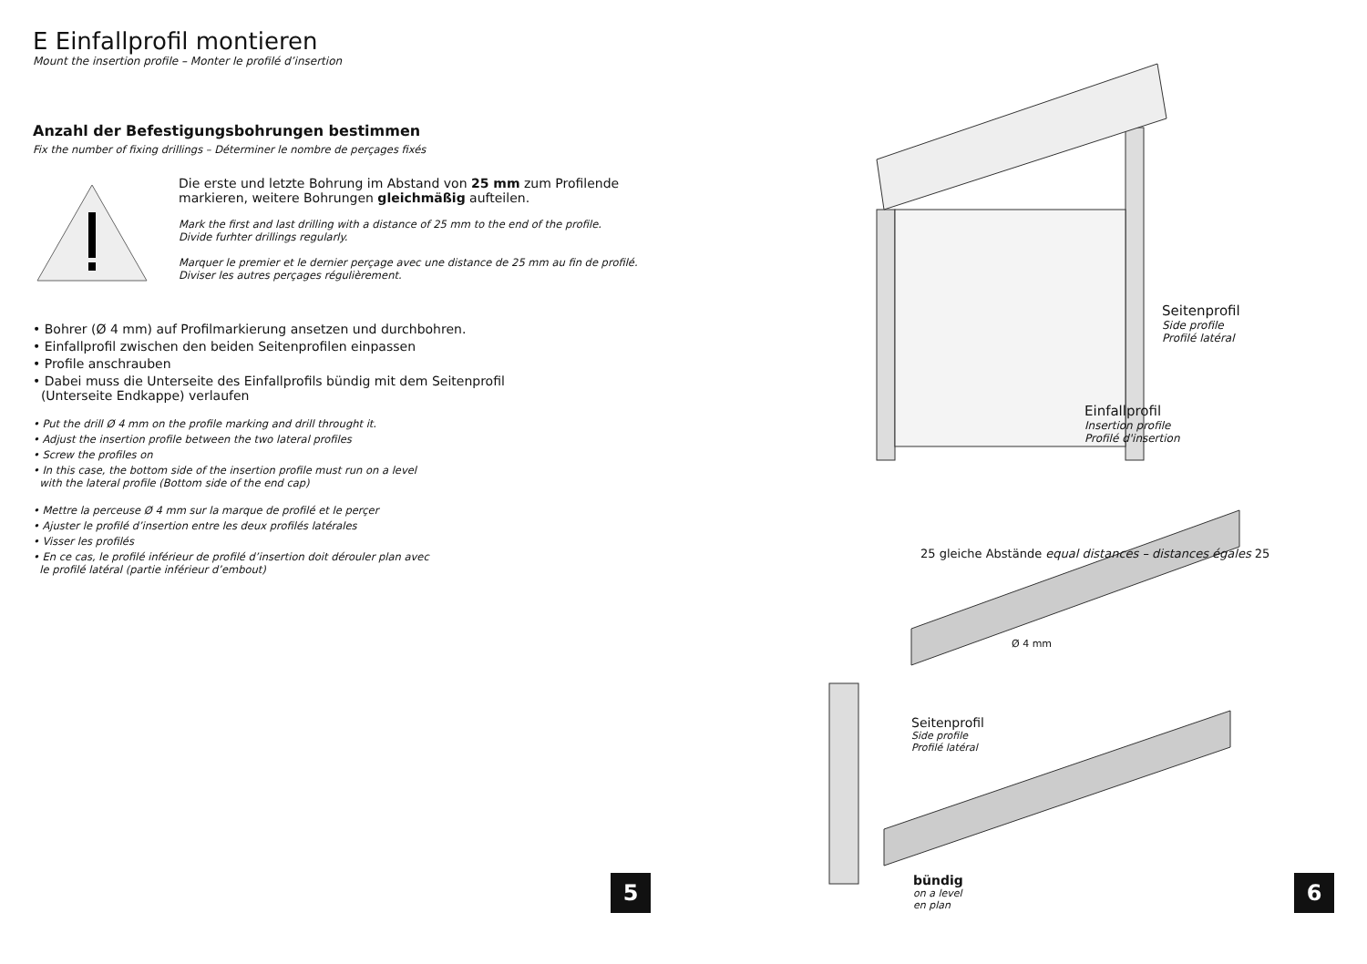E Einfallprofil montieren
Mount the insertion profile – Monter le profilé d’insertion
Anzahl der Befestigungsbohrungen bestimmen
Fix the number of fixing drillings – Déterminer le nombre de perçages fixés
Die erste und letzte Bohrung im Abstand von 25 mm zum Profilende markieren, weitere Bohrungen gleichmäßig aufteilen.
Mark the first and last drilling with a distance of 25 mm to the end of the profile.
Divide furhter drillings regularly.
Marquer le premier et le dernier perçage avec une distance de 25 mm au fin de profilé.
Diviser les autres perçages régulièrement.
• Bohrer (Ø 4 mm) auf Profilmarkierung ansetzen und durchbohren.
• Einfallprofil zwischen den beiden Seitenprofilen einpassen
• Profile anschrauben
• Dabei muss die Unterseite des Einfallprofils bündig mit dem Seitenprofil
(Unterseite Endkappe) verlaufen
• Put the drill Ø 4 mm on the profile marking and drill throught it.
• Adjust the insertion profile between the two lateral profiles
• Screw the profiles on
• In this case, the bottom side of the insertion profile must run on a level
with the lateral profile (Bottom side of the end cap)
• Mettre la perceuse Ø 4 mm sur la marque de profilé et le perçer
• Ajuster le profilé d’insertion entre les deux profilés latérales
• Visser les profilés
• En ce cas, le profilé inférieur de profilé d’insertion doit dérouler plan avec
le profilé latéral (partie inférieur d’embout)
5 6
Seitenprofil
Side profile
Profilé latéral
Einfallprofil
Insertion profile
Profilé d'insertion
25 gleiche Abstände equal distances – distances égales 25
Ø 4 mm
Seitenprofil
Side profile
Profilé latéral
bündig
on a level
en plan